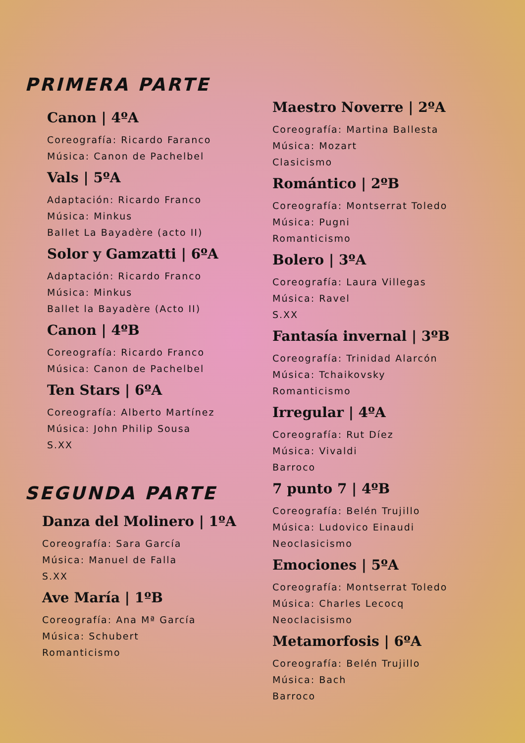PRIMERA PARTE
Canon | 4ºA
Coreografía: Ricardo Faranco
Música: Canon de Pachelbel
Vals | 5ºA
Adaptación: Ricardo Franco
Música: Minkus
Ballet La Bayadère (acto II)
Solor y Gamzatti | 6ºA
Adaptación: Ricardo Franco
Música: Minkus
Ballet la Bayadère (Acto II)
Canon | 4ºB
Coreografía: Ricardo Franco
Música: Canon de Pachelbel
Ten Stars | 6ºA
Coreografía: Alberto Martínez
Música: John Philip Sousa
S.XX
SEGUNDA PARTE
Danza del Molinero | 1ºA
Coreografía: Sara García
Música: Manuel de Falla
S.XX
Ave María | 1ºB
Coreografía: Ana Mª García
Música: Schubert
Romanticismo
Maestro Noverre | 2ºA
Coreografía: Martina Ballesta
Música: Mozart
Clasicismo
Romántico | 2ºB
Coreografía: Montserrat Toledo
Música: Pugni
Romanticismo
Bolero | 3ºA
Coreografía: Laura Villegas
Música: Ravel
S.XX
Fantasía invernal | 3ºB
Coreografía: Trinidad Alarcón
Música: Tchaikovsky
Romanticismo
Irregular | 4ºA
Coreografía: Rut Díez
Música: Vivaldi
Barroco
7 punto 7 | 4ºB
Coreografía: Belén Trujillo
Música: Ludovico Einaudi
Neoclasicismo
Emociones | 5ºA
Coreografía: Montserrat Toledo
Música: Charles Lecocq
Neoclacisismo
Metamorfosis | 6ºA
Coreografía: Belén Trujillo
Música: Bach
Barroco